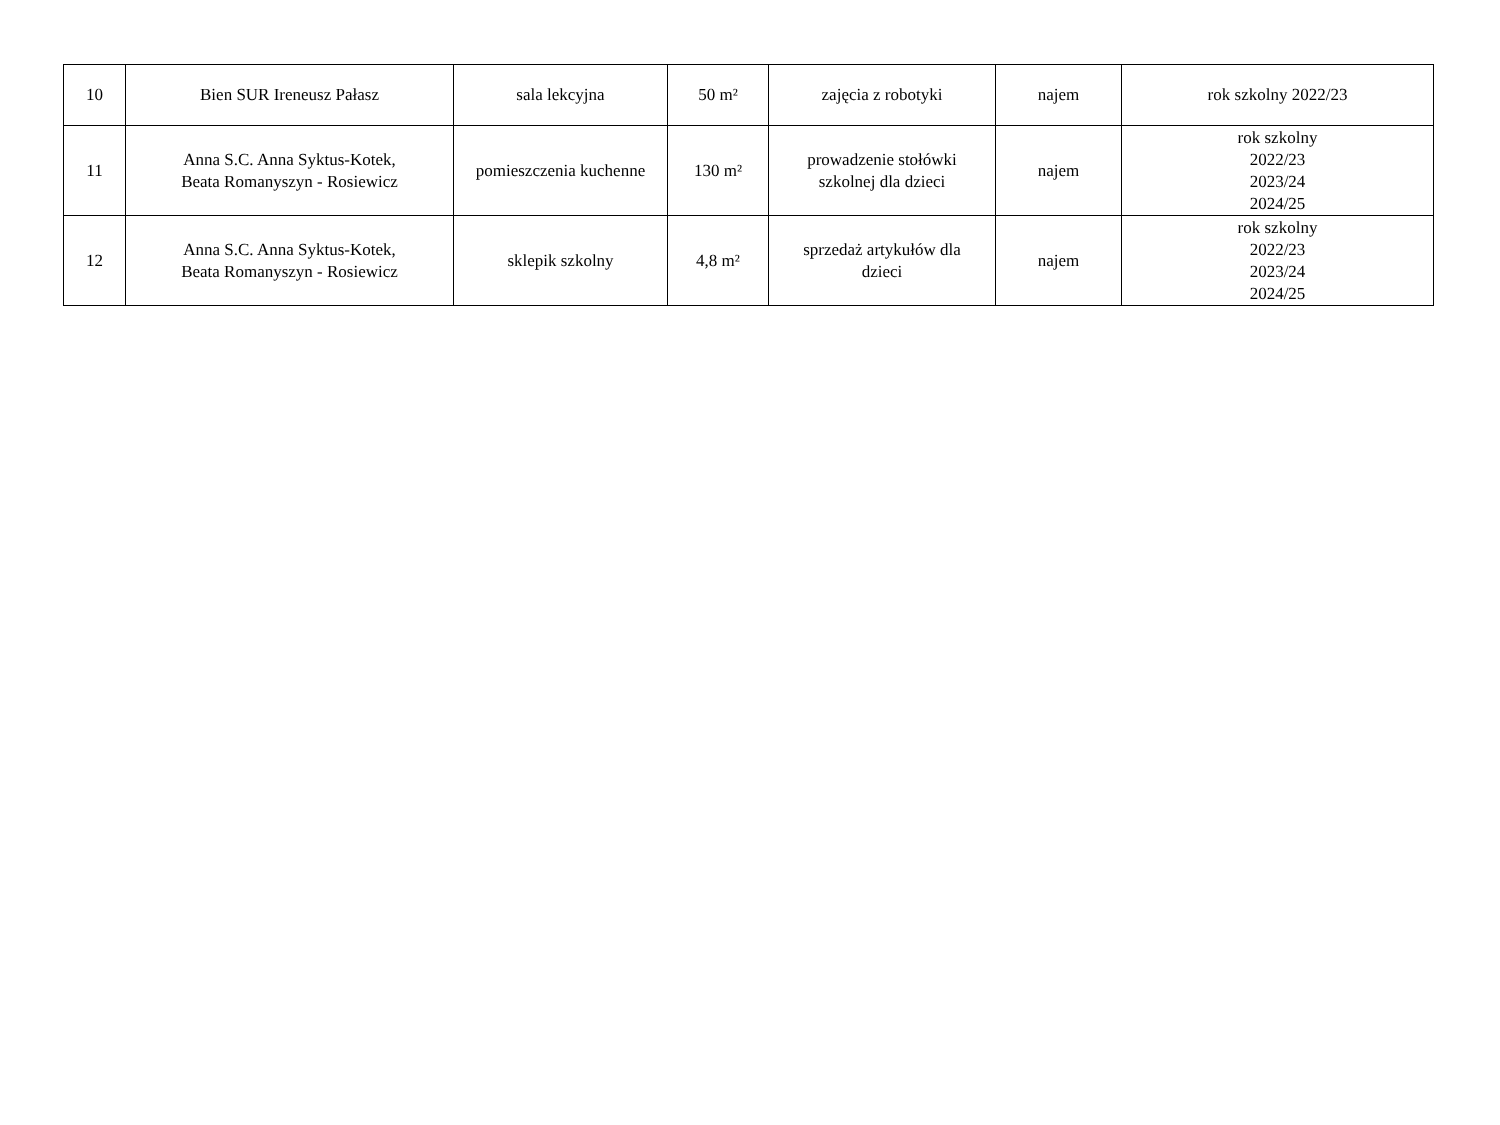| 10 | Bien SUR Ireneusz Pałasz | sala lekcyjna | 50 m² | zajęcia z robotyki | najem | rok szkolny 2022/23 |
| 11 | Anna S.C. Anna Syktus-Kotek, Beata Romanyszyn - Rosiewicz | pomieszczenia kuchenne | 130 m² | prowadzenie stołówki szkolnej dla dzieci | najem | rok szkolny 2022/23 2023/24 2024/25 |
| 12 | Anna S.C. Anna Syktus-Kotek, Beata Romanyszyn - Rosiewicz | sklepik szkolny | 4,8 m² | sprzedaż artykułów dla dzieci | najem | rok szkolny 2022/23 2023/24 2024/25 |